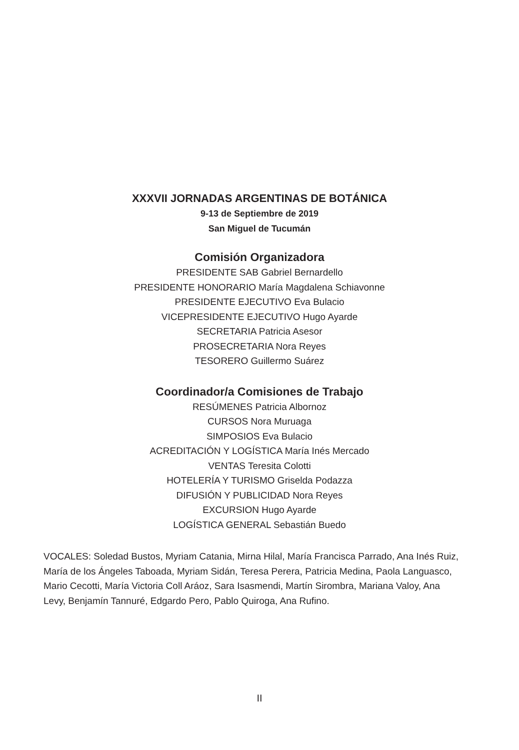XXXVII JORNADAS ARGENTINAS DE BOTÁNICA
9-13 de Septiembre de 2019
San Miguel de Tucumán
Comisión Organizadora
PRESIDENTE SAB Gabriel Bernardello
PRESIDENTE HONORARIO María Magdalena Schiavonne
PRESIDENTE EJECUTIVO Eva Bulacio
VICEPRESIDENTE EJECUTIVO Hugo Ayarde
SECRETARIA Patricia Asesor
PROSECRETARIA Nora Reyes
TESORERO Guillermo Suárez
Coordinador/a Comisiones de Trabajo
RESÚMENES Patricia Albornoz
CURSOS Nora Muruaga
SIMPOSIOS Eva Bulacio
ACREDITACIÓN Y LOGÍSTICA María Inés Mercado
VENTAS Teresita Colotti
HOTELERÍA Y TURISMO Griselda Podazza
DIFUSIÓN Y PUBLICIDAD Nora Reyes
EXCURSION Hugo Ayarde
LOGÍSTICA GENERAL Sebastián Buedo
VOCALES: Soledad Bustos, Myriam Catania, Mirna Hilal, María Francisca Parrado, Ana Inés Ruiz, María de los Ángeles Taboada, Myriam Sidán, Teresa Perera, Patricia Medina, Paola Languasco, Mario Cecotti, María Victoria Coll Aráoz, Sara Isasmendi, Martín Sirombra, Mariana Valoy, Ana Levy, Benjamín Tannuré, Edgardo Pero, Pablo Quiroga, Ana Rufino.
II